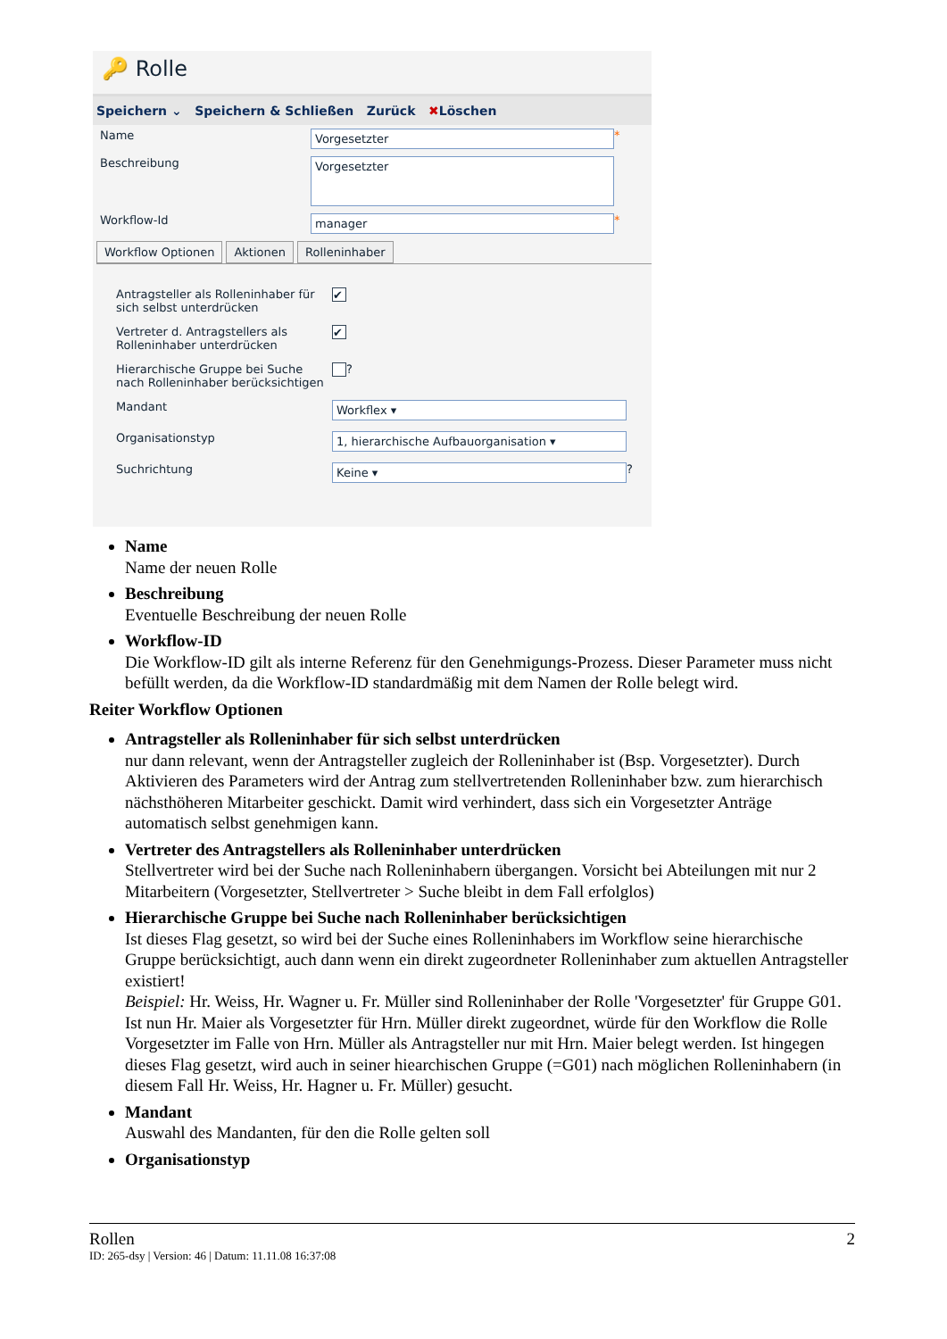🔑 Rolle
Speichern ⌄ Speichern & Schließen Zurück ✖Löschen
Name
Vorgesetzter
*
Beschreibung
Vorgesetzter
Workflow-Id
manager
*
Workflow Optionen Aktionen Rolleninhaber
Antragsteller als Rolleninhaber für sich selbst unterdrücken
✔
Vertreter d. Antragstellers als Rolleninhaber unterdrücken
✔
Hierarchische Gruppe bei Suche nach Rolleninhaber berücksichtigen
?
Mandant
Workflex ▾
Organisationstyp
1, hierarchische Aufbauorganisation ▾
Suchrichtung
Keine ▾
?
Name
Name der neuen Rolle
Beschreibung
Eventuelle Beschreibung der neuen Rolle
Workflow-ID
Die Workflow-ID gilt als interne Referenz für den Genehmigungs-Prozess. Dieser Parameter muss nicht befüllt werden, da die Workflow-ID standardmäßig mit dem Namen der Rolle belegt wird.
Reiter Workflow Optionen
Antragsteller als Rolleninhaber für sich selbst unterdrücken
nur dann relevant, wenn der Antragsteller zugleich der Rolleninhaber ist (Bsp. Vorgesetzter). Durch Aktivieren des Parameters wird der Antrag zum stellvertretenden Rolleninhaber bzw. zum hierarchisch nächsthöheren Mitarbeiter geschickt. Damit wird verhindert, dass sich ein Vorgesetzter Anträge automatisch selbst genehmigen kann.
Vertreter des Antragstellers als Rolleninhaber unterdrücken
Stellvertreter wird bei der Suche nach Rolleninhabern übergangen. Vorsicht bei Abteilungen mit nur 2 Mitarbeitern (Vorgesetzter, Stellvertreter > Suche bleibt in dem Fall erfolglos)
Hierarchische Gruppe bei Suche nach Rolleninhaber berücksichtigen
Ist dieses Flag gesetzt, so wird bei der Suche eines Rolleninhabers im Workflow seine hierarchische Gruppe berücksichtigt, auch dann wenn ein direkt zugeordneter Rolleninhaber zum aktuellen Antragsteller existiert!
Beispiel: Hr. Weiss, Hr. Wagner u. Fr. Müller sind Rolleninhaber der Rolle 'Vorgesetzter' für Gruppe G01. Ist nun Hr. Maier als Vorgesetzter für Hrn. Müller direkt zugeordnet, würde für den Workflow die Rolle Vorgesetzter im Falle von Hrn. Müller als Antragsteller nur mit Hrn. Maier belegt werden. Ist hingegen dieses Flag gesetzt, wird auch in seiner hiearchischen Gruppe (=G01) nach möglichen Rolleninhabern (in diesem Fall Hr. Weiss, Hr. Hagner u. Fr. Müller) gesucht.
Mandant
Auswahl des Mandanten, für den die Rolle gelten soll
Organisationstyp
Rollen 2
ID: 265-dsy | Version: 46 | Datum: 11.11.08 16:37:08